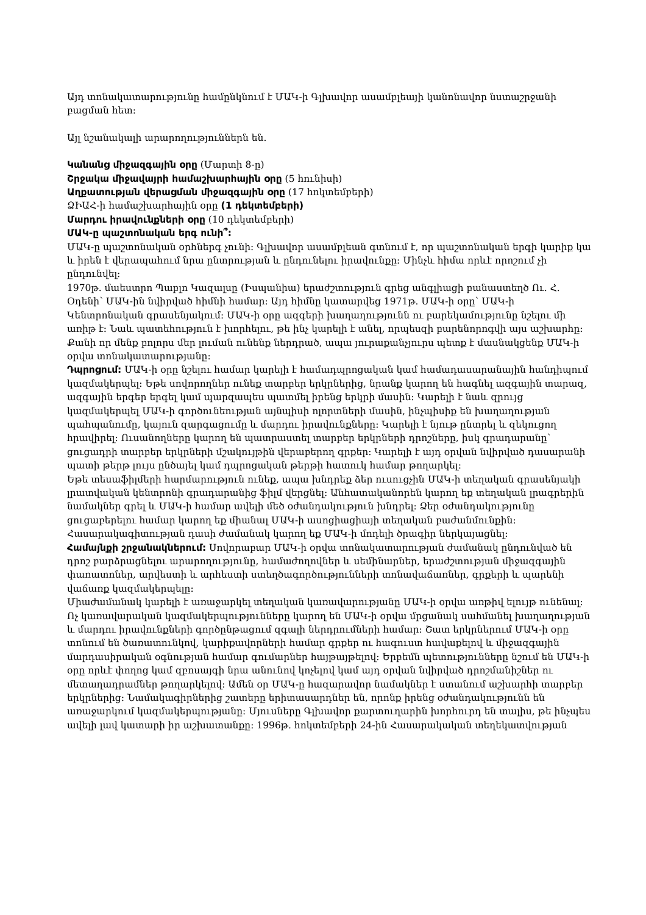Այդ տոնակատարությունը համընկնում է ՄԱԿ-ի Գլխավոր ասամբլեայի կանոնավոր նստաշրջանի բացման հետ:
Այլ նշանակալի արարողություններն են.
Կանանց միջազգային օրը (Մարտի 8-ը)
Շրջակա միջավայրի համաշխարհային օրը (5 հունիսի)
Աղքատության վերացման միջազգային օրը (17 հոկտեմբերի)
ՁԻԱՀ-ի համաշխարհային օրը (1 դեկտեմբերի)
Մարդու իրավունքների օրը (10 դեկտեմբերի)
ՄԱԿ-ը պաշտոնական երգ ունի՞:
ՄԱԿ-ը պաշտոնական օրհներգ չունի: Գլխավոր ասամբլեան գտնում է, որ պաշտոնական երգի կարիք կա և իրեն է վերապահում նրա ընտրության և ընդունելու իրավունքը: Մինչև հիմա որևէ որոշում չի ընդունվել:
1970թ. մաեստրո Պաբլո Կազալսը (Իսպանիա) երաժշտություն գրեց անգլիացի բանաստեղծ Ու. Հ. Օդենի՝ ՄԱԿ-ին նվիրված հիմնի համար: Այդ հիմնը կատարվեց 1971թ. ՄԱԿ-ի օրը՝ ՄԱԿ-ի Կենտրոնական գրասենյակում: ՄԱԿ-ի օրը ազգերի խաղաղությունն ու բարեկամությունը նշելու մի առիթ է: Նաև պատեհություն է խորհելու, թե ինչ կարելի է անել, որպեսզի բարենորոգվի այս աշխարհը: Քանի որ մենք բոլորս մեր լուման ունենք ներդրած, ապա յուրաքանչյուրս պետք է մասնակցենք ՄԱԿ-ի օրվա տոնակատարությանը:
Դպրոցում: ՄԱԿ-ի օրը նշելու համար կարելի է համադպրոցական կամ համադասարանային հանդիպում կազմակերպել: Եթե սովորողներ ունեք տարբեր երկրներից, նրանք կարող են հագնել ազգային տարազ, ազգային երգեր երգել կամ պարզապես պատմել իրենց երկրի մասին: Կարելի է նաև զրույց կազմակերպել ՄԱԿ-ի գործունեության այնպիսի ոլորտների մասին, ինչպիսիք են խաղաղության պահպանումը, կայուն զարգացումը և մարդու իրավունքները: Կարելի է նյութ ընտրել և զեկուցող հրավիրել: Ուսանողները կարող են պատրաստել տարբեր երկրների դրոշները, իսկ գրադարանը՝ ցուցադրի տարբեր երկրների մշակույթին վերաբերող գրքեր: Կարելի է այդ օրվան նվիրված դասարանի պատի թերթ լույս ընծայել կամ դպրոցական թերթի հատուկ համար թողարկել:
Եթե տեսաֆիլմերի հարմարություն ունեք, ապա խնդրեք ձեր ուսուցչին ՄԱԿ-ի տեղական գրասենյակի լրատվական կենտրոնի գրադարանից ֆիլմ վերցնել: Անհատականորեն կարող եք տեղական լրագրերին նամակներ գրել և ՄԱԿ-ի համար ավելի մեծ օժանդակություն խնդրել: Ձեր օժանդակությունը ցուցաբերելու համար կարող եք միանալ ՄԱԿ-ի ասոցիացիայի տեղական բաժանմունքին: Հասարակագիտության դասի ժամանակ կարող եք ՄԱԿ-ի մոդելի ծրագիր ներկայացնել:
Համայնքի շրջանակներում: Սովորաբար ՄԱԿ-ի օրվա տոնակատարության ժամանակ ընդունված են դրոշ բարձրացնելու արարողությունը, համաժողովներ և սեմինարներ, երաժշտության միջազգային փառատոներ, արվեստի և արհեստի ստեղծագործությունների տոնավաճառներ, գրքերի և պարենի վաճառք կազմակերպելը:
Միաժամանակ կարելի է առաջարկել տեղական կառավարությանը ՄԱԿ-ի օրվա առթիվ ելույթ ունենալ: Ոչ կառավարական կազմակերպությունները կարող են ՄԱԿ-ի օրվա մրցանակ սահմանել խաղաղության և մարդու իրավունքների գործընթացում զգալի ներդրումների համար: Շատ երկրներում ՄԱԿ-ի օրը տոնում են ծառատունկով, կարիքավորների համար գրքեր ու հագուստ հավաքելով և միջազգային մարդասիրական օգնության համար գումարներ հայթայթելով: Երբեմն պետությունները նշում են ՄԱԿ-ի օրը որևէ փողոց կամ զբոսայգի նրա անունով կոչելով կամ այդ օրվան նվիրված դրոշմանիշներ ու մետաղադրամներ թողարկելով: Ամեն օր ՄԱԿ-ը հազարավոր նամակներ է ստանում աշխարհի տարբեր երկրներից: Նամակագիրներից շատերը երիտասարդներ են, որոնք իրենց օժանդակությունն են առաջարկում կազմակերպությանը: Մյուսները Գլխավոր քարտուղարին խորհուրդ են տալիս, թե ինչպես ավելի լավ կատարի իր աշխատանքը: 1996թ. հոկտեմբերի 24-ին Հասարակական տեղեկատվության